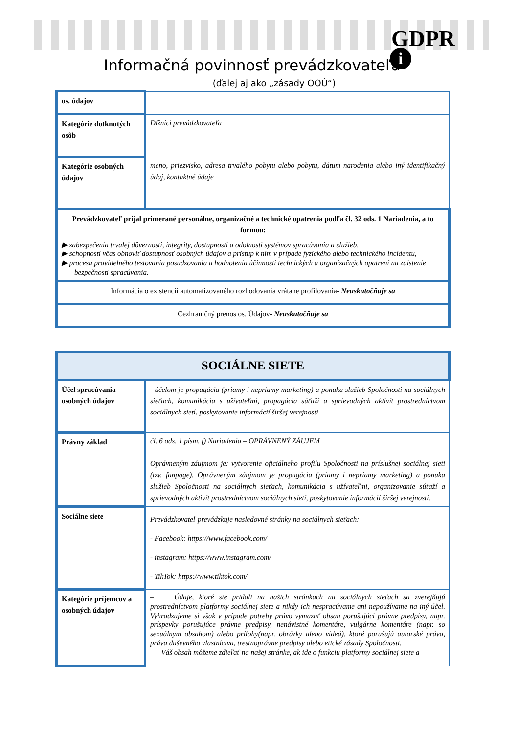GDPR
i
Informačná povinnosť prevádzkovateľa
(ďalej aj ako „zásady OOÚ“)
| os. údajov | |
| Kategórie dotknutých osôb | Dlžníci prevádzkovateľa |
| Kategórie osobných údajov | meno, priezvisko, adresa trvalého pobytu alebo pobytu, dátum narodenia alebo iný identifikačný údaj, kontaktné údaje |
| Prevádzkovateľ prijal primerané personálne, organizačné a technické opatrenia podľa čl. 32 ods. 1 Nariadenia, a to formou: ▶ zabezpečenia trvalej dôvernosti, integrity, dostupnosti a odolnosti systémov spracúvania a služieb, ▶ schopnosti včas obnoviť dostupnosť osobných údajov a prístup k nim v prípade fyzického alebo technického incidentu, ▶ procesu pravidelného testovania posudzovania a hodnotenia účinnosti technických a organizačných opatrení na zaistenie bezpečnosti spracúvania. | |
| Informácia o existencii automatizovaného rozhodovania vrátane profilovania- Neuskutočňuje sa | |
| Cezhraničný prenos os. Údajov- Neuskutočňuje sa | |
| SOCIÁLNE SIETE | |
| Účel spracúvania osobných údajov | - účelom je propagácia (priamy i nepriamy marketing) a ponuka služieb Spoločnosti na sociálnych sieťach, komunikácia s užívateľmi, propagácia súťaží a sprievodných aktivít prostredníctvom sociálnych sietí, poskytovanie informácií širšej verejnosti |
| Právny základ | čl. 6 ods. 1 písm. f) Nariadenia – OPRÁVNENÝ ZÁUJEM Oprávneným záujmom je: vytvorenie oficiálneho profilu Spoločnosti na príslušnej sociálnej sieti (tzv. fanpage). Oprávneným záujmom je propagácia (priamy i nepriamy marketing) a ponuka služieb Spoločnosti na sociálnych sieťach, komunikácia s užívateľmi, organizovanie súťaží a sprievodných aktivít prostredníctvom sociálnych sietí, poskytovanie informácií širšej verejnosti. |
| Sociálne siete | Prevádzkovateľ prevádzkuje nasledovné stránky na sociálnych sieťach: - Facebook: https://www.facebook.com/ - instagram: https://www.instagram.com/ - TikTok: https://www.tiktok.com/ |
| Kategórie príjemcov a osobných údajov | – Údaje, ktoré ste pridali na našich stránkach na sociálnych sieťach sa zverejňujú prostredníctvom platformy sociálnej siete a nikdy ich nespracúvame ani nepoužívame na iný účel. Vyhradzujeme si však v prípade potreby právo vymazať obsah porušujúci právne predpisy, napr. príspevky porušujúce právne predpisy, nenávistné komentáre, vulgárne komentáre (napr. so sexuálnym obsahom) alebo prílohy(napr. obrázky alebo videá), ktoré porušujú autorské práva, práva duševného vlastníctva, trestnoprávne predpisy alebo etické zásady Spoločnosti. – Váš obsah môžeme zdieľať na našej stránke, ak ide o funkciu platformy sociálnej siete a |